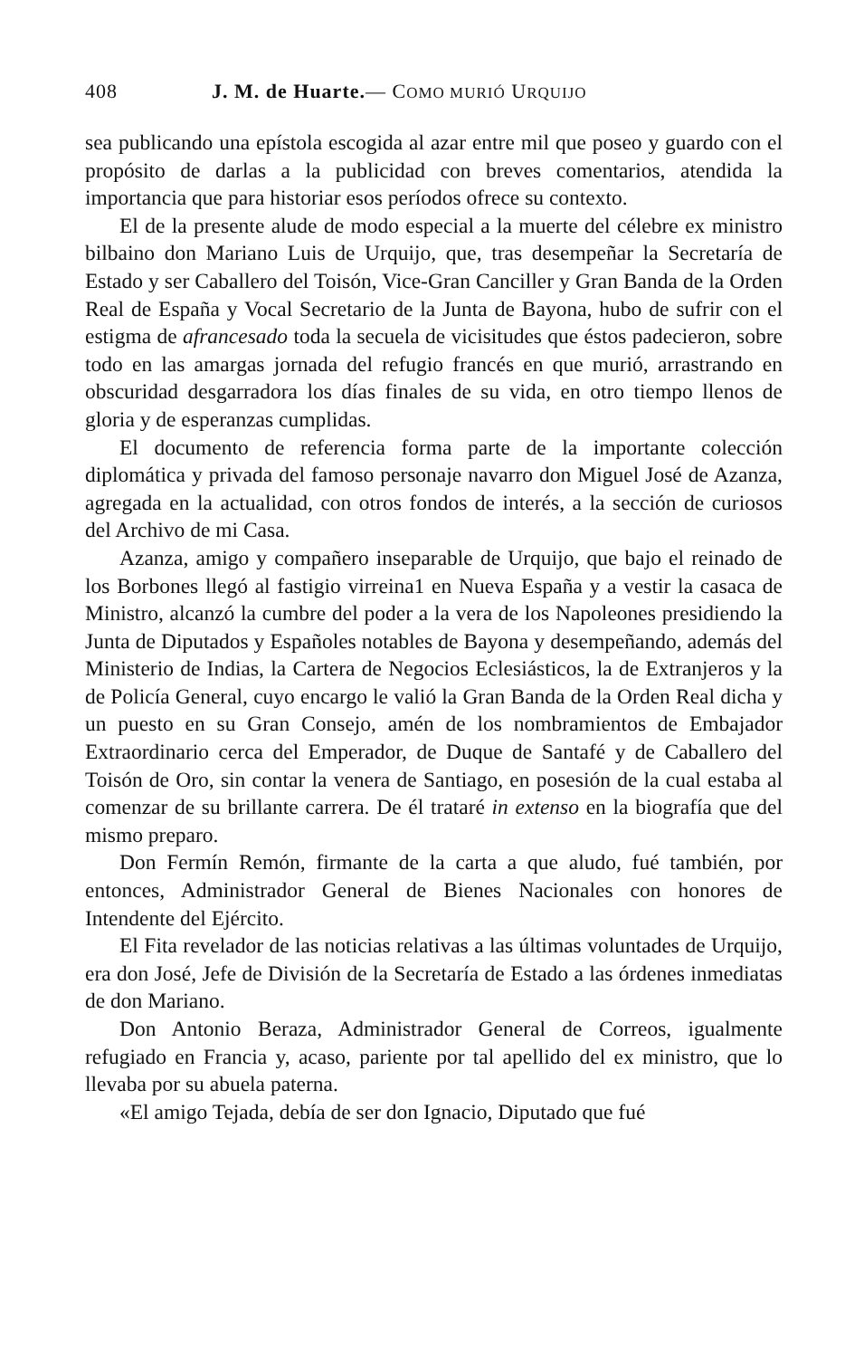408 J. M. de Huarte.— COMO MURIÓ URQUIJO
sea publicando una epístola escogida al azar entre mil que poseo y guardo con el propósito de darlas a la publicidad con breves comentarios, atendida la importancia que para historiar esos períodos ofrece su contexto.
El de la presente alude de modo especial a la muerte del célebre ex ministro bilbaino don Mariano Luis de Urquijo, que, tras desempeñar la Secretaría de Estado y ser Caballero del Toisón, Vice-Gran Canciller y Gran Banda de la Orden Real de España y Vocal Secretario de la Junta de Bayona, hubo de sufrir con el estigma de afrancesado toda la secuela de vicisitudes que éstos padecieron, sobre todo en las amargas jornada del refugio francés en que murió, arrastrando en obscuridad desgarradora los días finales de su vida, en otro tiempo llenos de gloria y de esperanzas cumplidas.
El documento de referencia forma parte de la importante colección diplomática y privada del famoso personaje navarro don Miguel José de Azanza, agregada en la actualidad, con otros fondos de interés, a la sección de curiosos del Archivo de mi Casa.
Azanza, amigo y compañero inseparable de Urquijo, que bajo el reinado de los Borbones llegó al fastigio virreina1 en Nueva España y a vestir la casaca de Ministro, alcanzó la cumbre del poder a la vera de los Napoleones presidiendo la Junta de Diputados y Españoles notables de Bayona y desempeñando, además del Ministerio de Indias, la Cartera de Negocios Eclesiásticos, la de Extranjeros y la de Policía General, cuyo encargo le valió la Gran Banda de la Orden Real dicha y un puesto en su Gran Consejo, amén de los nombramientos de Embajador Extraordinario cerca del Emperador, de Duque de Santafé y de Caballero del Toisón de Oro, sin contar la venera de Santiago, en posesión de la cual estaba al comenzar de su brillante carrera. De él trataré in extenso en la biografía que del mismo preparo.
Don Fermín Remón, firmante de la carta a que aludo, fué también, por entonces, Administrador General de Bienes Nacionales con honores de Intendente del Ejército.
El Fita revelador de las noticias relativas a las últimas voluntades de Urquijo, era don José, Jefe de División de la Secretaría de Estado a las órdenes inmediatas de don Mariano.
Don Antonio Beraza, Administrador General de Correos, igualmente refugiado en Francia y, acaso, pariente por tal apellido del ex ministro, que lo llevaba por su abuela paterna.
«El amigo Tejada, debía de ser don Ignacio, Diputado que fué